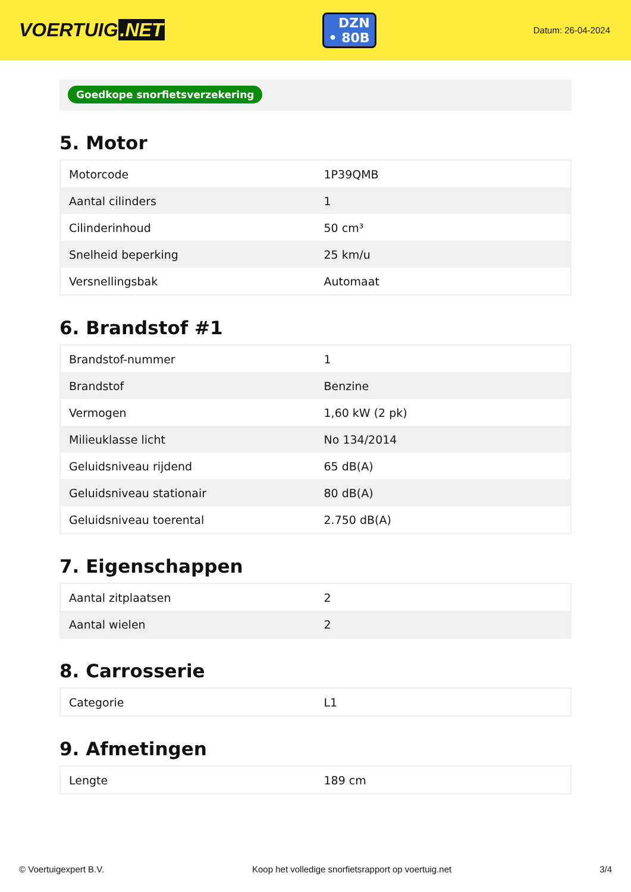VOERTUIG.NET
DZN
• 80B
Datum: 26-04-2024
Goedkope snorfietsverzekering
5. Motor
| Motorcode | 1P39QMB |
| Aantal cilinders | 1 |
| Cilinderinhoud | 50 cm³ |
| Snelheid beperking | 25 km/u |
| Versnellingsbak | Automaat |
6. Brandstof #1
| Brandstof-nummer | 1 |
| Brandstof | Benzine |
| Vermogen | 1,60 kW (2 pk) |
| Milieuklasse licht | No 134/2014 |
| Geluidsniveau rijdend | 65 dB(A) |
| Geluidsniveau stationair | 80 dB(A) |
| Geluidsniveau toerental | 2.750 dB(A) |
7. Eigenschappen
| Aantal zitplaatsen | 2 |
| Aantal wielen | 2 |
8. Carrosserie
| Categorie | L1 |
9. Afmetingen
| Lengte | 189 cm |
© Voertuigexpert B.V. Koop het volledige snorfietsrapport op voertuig.net 3/4